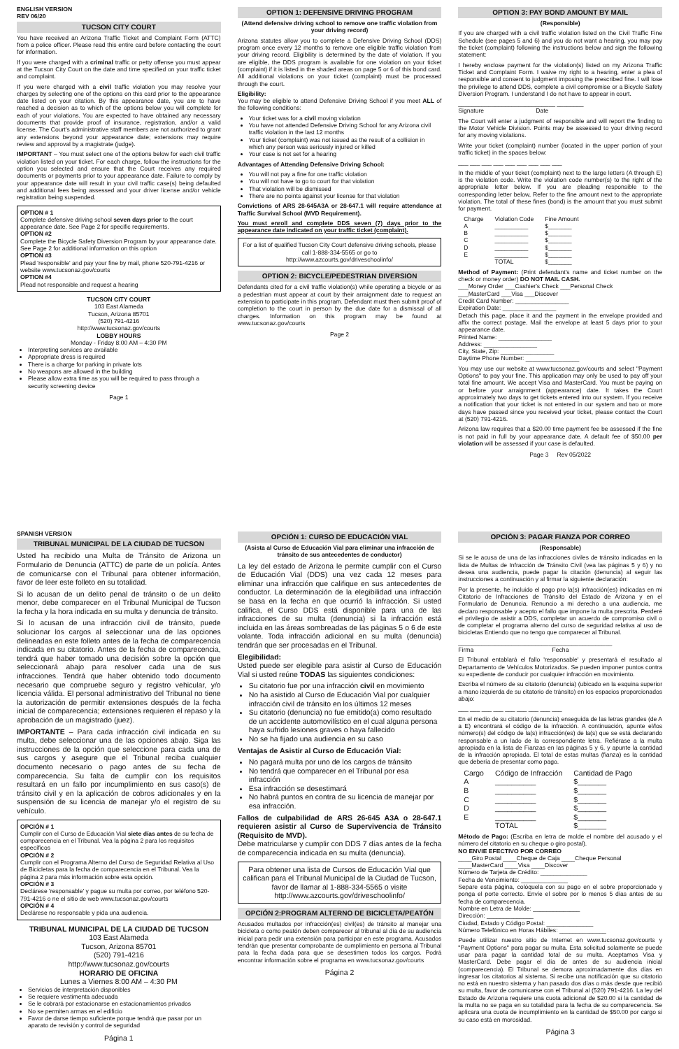ENGLISH VERSION
REV 06/20
TUCSON CITY COURT
You have received an Arizona Traffic Ticket and Complaint Form (ATTC) from a police officer. Please read this entire card before contacting the court for information.
If you were charged with a criminal traffic or petty offense you must appear at the Tucson City Court on the date and time specified on your traffic ticket and complaint.
If you were charged with a civil traffic violation you may resolve your charges by selecting one of the options on this card prior to the appearance date listed on your citation. By this appearance date, you are to have reached a decision as to which of the options below you will complete for each of your violations. You are expected to have obtained any necessary documents that provide proof of insurance, registration, and/or a valid license. The Court's administrative staff members are not authorized to grant any extensions beyond your appearance date; extensions may require review and approval by a magistrate (judge).
IMPORTANT – You must select one of the options below for each civil traffic violation listed on your ticket. For each charge, follow the instructions for the option you selected and ensure that the Court receives any required documents or payments prior to your appearance date. Failure to comply by your appearance date will result in your civil traffic case(s) being defaulted and additional fees being assessed and your driver license and/or vehicle registration being suspended.
OPTION # 1
Complete defensive driving school seven days prior to the court appearance date. See Page 2 for specific requirements.
OPTION #2
Complete the Bicycle Safety Diversion Program by your appearance date. See Page 2 for additional information on this option
OPTION #3
Plead 'responsible' and pay your fine by mail, phone 520-791-4216 or website www.tucsonaz.gov/courts
OPTION #4
Plead not responsible and request a hearing
TUCSON CITY COURT
103 East Alameda
Tucson, Arizona 85701
(520) 791-4216
http://www.tucsonaz.gov/courts
LOBBY HOURS
Monday - Friday 8:00 AM – 4:30 PM
Interpreting services are available
Appropriate dress is required
There is a charge for parking in private lots
No weapons are allowed in the building
Please allow extra time as you will be required to pass through a security screening device
Page 1
OPTION 1: DEFENSIVE DRIVING PROGRAM
(Attend defensive driving school to remove one traffic violation from your driving record)
Arizona statutes allow you to complete a Defensive Driving School (DDS) program once every 12 months to remove one eligible traffic violation from your driving record. Eligibility is determined by the date of violation. If you are eligible, the DDS program is available for one violation on your ticket (complaint) if it is listed in the shaded areas on page 5 or 6 of this bond card. All additional violations on your ticket (complaint) must be processed through the court.
Eligibility:
You may be eligible to attend Defensive Driving School if you meet ALL of the following conditions:
Your ticket was for a civil moving violation
You have not attended Defensive Driving School for any Arizona civil traffic violation in the last 12 months
Your ticket (complaint) was not issued as the result of a collision in which any person was seriously injured or killed
Your case is not set for a hearing
Advantages of Attending Defensive Driving School:
You will not pay a fine for one traffic violation
You will not have to go to court for that violation
That violation will be dismissed
There are no points against your license for that violation
Convictions of ARS 28-645A3A or 28-647.1 will require attendance at Traffic Survival School (MVD Requirement).
You must enroll and complete DDS seven (7) days prior to the appearance date indicated on your traffic ticket (complaint).
For a list of qualified Tucson City Court defensive driving schools, please call 1-888-334-5565 or go to
http://www.azcourts.gov/driveschoolinfo/
OPTION 2: BICYCLE/PEDESTRIAN DIVERSION
Defendants cited for a civil traffic violation(s) while operating a bicycle or as a pedestrian must appear at court by their arraignment date to request an extension to participate in this program. Defendant must then submit proof of completion to the court in person by the due date for a dismissal of all charges. Information on this program may be found at www.tucsonaz.gov/courts
Page 2
OPTION 3: PAY BOND AMOUNT BY MAIL
(Responsible)
If you are charged with a civil traffic violation listed on the Civil Traffic Fine Schedule (see pages 5 and 6) and you do not want a hearing, you may pay the ticket (complaint) following the instructions below and sign the following statement:
I hereby enclose payment for the violation(s) listed on my Arizona Traffic Ticket and Complaint Form. I waive my right to a hearing, enter a plea of responsible and consent to judgment imposing the prescribed fine. I will lose the privilege to attend DDS, complete a civil compromise or a Bicycle Safety Diversion Program. I understand I do not have to appear in court.
_____________________________ ________
Signature Date
The Court will enter a judgment of responsible and will report the finding to the Motor Vehicle Division. Points may be assessed to your driving record for any moving violations.
Write your ticket (complaint) number (located in the upper portion of your traffic ticket) in the spaces below:
___ ___ ___ ___ ___ ___ ___ ___ ___
In the middle of your ticket (complaint) next to the large letters (A through E) is the violation code. Write the violation code number(s) to the right of the appropriate letter below. If you are pleading responsible to the corresponding letter below, Refer to the fine amount next to the appropriate violation. The total of these fines (bond) is the amount that you must submit for payment.
| Charge | Violation Code | Fine Amount |
| --- | --- | --- |
| A | __________ | $_______ |
| B | __________ | $_______ |
| C | __________ | $_______ |
| D | __________ | $_______ |
| E | __________ | $_______ |
| | TOTAL | $_______ |
Method of Payment: (Print defendant's name and ticket number on the check or money order) DO NOT MAIL CASH.
___Money Order ___Cashier's Check ___Personal Check
___MasterCard ___Visa ___Discover
Credit Card Number: ________________
Expiration Date: ________________
Detach this page, place it and the payment in the envelope provided and affix the correct postage. Mail the envelope at least 5 days prior to your appearance date.
Printed Name: ________________
Address: ________________
City, State, Zip: ________________
Daytime Phone Number: ________________
You may use our website at www.tucsonaz.gov/courts and select "Payment Options" to pay your fine. This application may only be used to pay off your total fine amount. We accept Visa and MasterCard. You must be paying on or before your arraignment (appearance) date. It takes the Court approximately two days to get tickets entered into our system. If you receive a notification that your ticket is not entered in our system and two or more days have passed since you received your ticket, please contact the Court at (520) 791-4216.
Arizona law requires that a $20.00 time payment fee be assessed if the fine is not paid in full by your appearance date. A default fee of $50.00 per violation will be assessed if your case is defaulted.
Page 3 Rev 05/2022
SPANISH VERSION
TRIBUNAL MUNICIPAL DE LA CIUDAD DE TUCSON
Usted ha recibido una Multa de Tránsito de Arizona un Formulario de Denuncia (ATTC) de parte de un policía. Antes de comunicarse con el Tribunal para obtener información, favor de leer este folleto en su totalidad.
Si lo acusan de un delito penal de tránsito o de un delito menor, debe comparecer en el Tribunal Municipal de Tucson la fecha y la hora indicada en su multa y denuncia de tránsito.
Si lo acusan de una infracción civil de tránsito, puede solucionar los cargos al seleccionar una de las opciones delineadas en este folleto antes de la fecha de comparecencia indicada en su citatorio. Antes de la fecha de comparecencia, tendrá que haber tomado una decisión sobre la opción que seleccionará abajo para resolver cada una de sus infracciones. Tendrá que haber obtenido todo documento necesario que compruebe seguro y registro vehicular, y/o licencia válida. El personal administrativo del Tribunal no tiene la autorización de permitir extensiones después de la fecha inicial de comparecencia; extensiones requieren el repaso y la aprobación de un magistrado (juez).
IMPORTANTE – Para cada infracción civil indicada en su multa, debe seleccionar una de las opciones abajo. Siga las instrucciones de la opción que seleccione para cada una de sus cargos y asegure que el Tribunal reciba cualquier documento necesario o pago antes de su fecha de comparecencia. Su falta de cumplir con los requisitos resultará en un fallo por incumplimiento en sus caso(s) de tránsito civil y en la aplicación de cobros adicionales y en la suspensión de su licencia de manejar y/o el registro de su vehículo.
OPCIÓN # 1
Cumplir con el Curso de Educación Vial siete días antes de su fecha de comparecencia en el Tribunal. Vea la página 2 para los requisitos específicos
OPCIÓN # 2
Cumplir con el Programa Alterno del Curso de Seguridad Relativa al Uso de Bicicletas para la fecha de comparecencia en el Tribunal. Vea la página 2 para más información sobre esta opción.
OPCIÓN # 3
Declárese 'responsable' y pague su multa por correo, por teléfono 520-791-4216 o ne el sitio de web www.tucsonaz.gov/courts
OPCIÓN # 4
Declárese no responsable y pida una audiencia.
TRIBUNAL MUNICIPAL DE LA CIUDAD DE TUCSON
103 East Alameda
Tucson, Arizona 85701
(520) 791-4216
http://www.tucsonaz.gov/courts
HORARIO DE OFICINA
Lunes a Viernes 8:00 AM – 4:30 PM
Servicios de interpretación disponibles
Se requiere vestimenta adecuada
Se le cobrará por estacionarse en estacionamientos privados
No se permiten armas en el edificio
Favor de darse tiempo suficiente porque tendrá que pasar por un aparato de revisión y control de seguridad
Página 1
OPCIÓN 1: CURSO DE EDUCACIÓN VIAL
(Asista al Curso de Educación Vial para eliminar una infracción de tránsito de sus antecedentes de conductor)
La ley del estado de Arizona le permite cumplir con el Curso de Educación Vial (DDS) una vez cada 12 meses para eliminar una infracción que califique en sus antecedentes de conductor. La determinación de la elegibilidad una infracción se basa en la fecha en que ocurrió la infracción. Si usted califica, el Curso DDS está disponible para una de las infracciones de su multa (denuncia) si la infracción está incluida en las áreas sombreadas de las páginas 5 o 6 de este volante. Toda infracción adicional en su multa (denuncia) tendrán que ser procesadas en el Tribunal.
Elegibilidad:
Usted puede ser elegible para asistir al Curso de Educación Vial si usted reúne TODAS las siguientes condiciones:
Su citatorio fue por una infracción civil en movimiento
No ha asistido al Curso de Educación Vial por cualquier infracción civil de tránsito en los últimos 12 meses
Su citatorio (denuncia) no fue emitido(a) como resultado de un accidente automovilístico en el cual alguna persona haya sufrido lesiones graves o haya fallecido
No se ha fijado una audiencia en su caso
Ventajas de Asistir al Curso de Educación Vial:
No pagará multa por uno de los cargos de tránsito
No tendrá que comparecer en el Tribunal por esa infracción
Esa infracción se desestimará
No habrá puntos en contra de su licencia de manejar por esa infracción.
Fallos de culpabilidad de ARS 26-645 A3A o 28-647.1 requieren asistir al Curso de Supervivencia de Tránsito (Requisito de MVD).
Debe matricularse y cumplir con DDS 7 días antes de la fecha de comparecencia indicada en su multa (denuncia).
Para obtener una lista de Cursos de Educación Vial que califican para el Tribunal Municipal de la Ciudad de Tucson, favor de llamar al 1-888-334-5565 o visite http://www.azcourts.gov/driveschoolinfo/
OPCIÓN 2:PROGRAM ALTERNO DE BICICLETA/PEATÓN
Acusados multados por infracción(es) civil(es) de tránsito al manejar una bicicleta o como peatón deben comparecer al tribunal al día de su audiencia inicial para pedir una extensión para participar en este programa. Acusados tendrán que presentar comprobante de cumplimiento en persona al Tribunal para la fecha dada para que se desestimen todos los cargos. Podrá encontrar información sobre el programa en www.tucsonaz.gov/courts
Página 2
OPCIÓN 3: PAGAR FIANZA POR CORREO
(Responsable)
Si se le acusa de una de las infracciones civiles de tránsito indicadas en la lista de Multas de Infracción de Tránsito Civil (vea las páginas 5 y 6) y no desea una audiencia, puede pagar la citación (denuncia) al seguir las instrucciones a continuación y al firmar la siguiente declaración:
Por la presente, he incluido el pago pro la(s) infracción(es) indicadas en mi Citatorio de Infracciones de Tránsito del Estado de Arizona y en el Formulario de Denuncia. Renuncio a mi derecho a una audiencia, me declaro responsable y acepto el fallo que impone la multa prescrita. Perderé el privilegio de asistir a DDS, completar un acuerdo de compromiso civil o de completar el programa alterno del curso de seguridad relativa al uso de bicicletas Entiendo que no tengo que comparecer al Tribunal.
______________________________________________
Firma Fecha
El Tribunal entablará el fallo 'responsable' y presentará el resultado al Departamento de Vehículos Motorizados. Se pueden imponer puntos contra su expediente de conducir por cualquier infracción en movimiento.
Escriba el número de su citatorio (denuncia) (ubicado en la esquina superior a mano izquierda de su citatorio de tránsito) en los espacios proporcionados abajo:
___ ___ ___ ___ ___ ___ ___ ___ ___
En el medio de su citatorio (denuncia) enseguida de las letras grandes (de A a E) encontrará el código de la infracción. A continuación, apunte el/los número(s) del código de la(s) infracción(es) de la(s) que se está declarando responsable a un lado de la correspondiente letra. Refiérase a la multa apropiada en la lista de Fianzas en las páginas 5 y 6, y apunte la cantidad de la infracción apropiada. El total de estas multas (fianza) es la cantidad que debería de presentar como pago.
| Cargo | Código de Infracción | Cantidad de Pago |
| --- | --- | --- |
| A | __________ | $_______ |
| B | __________ | $_______ |
| C | __________ | $_______ |
| D | __________ | $_______ |
| E | __________ | $_______ |
| | TOTAL | $_______ |
Método de Pago: (Escriba en letra de molde el nombre del acusado y el número del citatorio en su cheque o giro postal).
NO ENVIE EFECTIVO POR CORREO
____Giro Postal ____Cheque de Caja ____Cheque Personal
____MasterCard ____Visa ____Discover
Número de Tarjeta de Crédito: ______________
Fecha de Vencimiento: ______________
Separe esta página, colóquela con su pago en el sobre proporcionado y ponga el porte correcto. Envíe el sobre por lo menos 5 días antes de su fecha de comparecencia.
Nombre en Letra de Molde: ______________
Dirección: ______________
Ciudad, Estado y Código Postal: ______________
Número Telefónico en Horas Hábiles: ______________
Puede utilizar nuestro sitio de Internet en www.tucsonaz.gov/courts y "Payment Options" para pagar su multa. Esta solicitud solamente se puede usar para pagar la cantidad total de su multa. Aceptamos Visa y MasterCard. Debe pagar el día de antes de su audiencia inicial (comparecencia). El Tribunal se demora aproximadamente dos días en ingresar los citatorios al sistema. Si recibe una notificación que su citatorio no está en nuestro sistema y han pasado dos días o más desde que recibió su multa, favor de comunicarse con el Tribunal al (520) 791-4216. La ley del Estado de Arizona requiere una cuota adicional de $20.00 si la cantidad de la multa no se paga en su totalidad para la fecha de su comparecencia. Se aplicara una cuota de incumplimiento en la cantidad de $50.00 por cargo si su caso está en morosidad.
Página 3